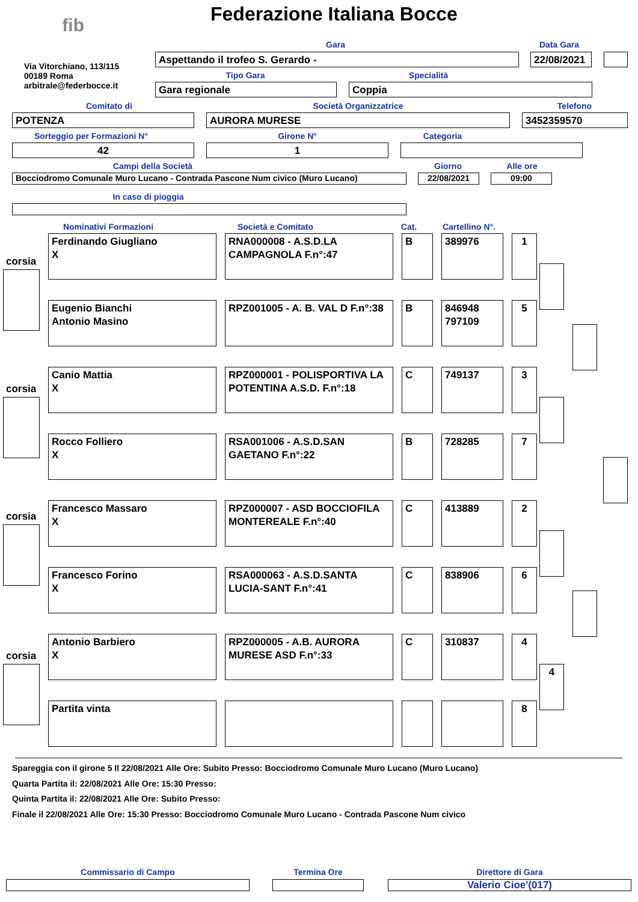fib Federazione Italiana Bocce
Via Vitorchiano, 113/115
00189 Roma
arbitrale@federbocce.it
Gara Data Gara
Aspettando il trofeo S. Gerardo - 22/08/2021
Tipo Gara Specialità
Gara regionale Coppia
Comitato di Società Organizzatrice Telefono
POTENZA AURORA MURESE 3452359570
Sorteggio per Formazioni N° Girone N° Categoria
42 1
Campi della Società Giorno Alle ore
Bocciodromo Comunale Muro Lucano - Contrada Pascone Num civico (Muro Lucano) 22/08/2021 09:00
In caso di pioggia
Nominativi Formazioni Società e Comitato Cat.
Cartellino N°.
corsia
corsia
corsia
corsia
Ferdinando Giugliano
X
RNA000008 - A.S.D.LA CAMPAGNOLA F.n°:47
B
389976
1
Eugenio Bianchi
Antonio Masino
RPZ001005 - A. B. VAL D F.n°:38
B
846948
797109
5
Canio Mattia
X
RPZ000001 - POLISPORTIVA LA POTENTINA A.S.D. F.n°:18
C
749137
3
Rocco Folliero
X
RSA001006 - A.S.D.SAN GAETANO F.n°:22
B
728285
7
Francesco Massaro
X
RPZ000007 - ASD BOCCIOFILA MONTEREALE F.n°:40
C
413889
2
Francesco Forino
X
RSA000063 - A.S.D.SANTA LUCIA-SANT F.n°:41
C
838906
6
Antonio Barbiero
X
RPZ000005 - A.B. AURORA MURESE ASD F.n°:33
C
310837
4
Partita vinta
8
4
Spareggia con il girone 5 Il 22/08/2021 Alle Ore: Subito Presso: Bocciodromo Comunale Muro Lucano (Muro Lucano)
Quarta Partita il: 22/08/2021 Alle Ore: 15:30 Presso:
Quinta Partita il: 22/08/2021 Alle Ore: Subito Presso:
Finale il 22/08/2021 Alle Ore: 15:30 Presso: Bocciodromo Comunale Muro Lucano - Contrada Pascone Num civico
Commissario di Campo Termina Ore Direttore di Gara
Valerio Cioe'(017)